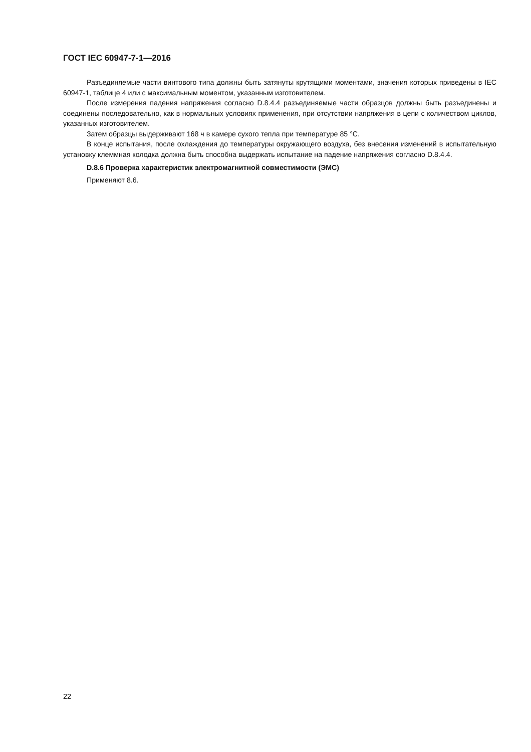ГОСТ IEC 60947-7-1—2016
Разъединяемые части винтового типа должны быть затянуты крутящими моментами, значения которых приведены в IEC 60947-1, таблице 4 или с максимальным моментом, указанным изготовителем.
После измерения падения напряжения согласно D.8.4.4 разъединяемые части образцов должны быть разъединены и соединены последовательно, как в нормальных условиях применения, при отсутствии напряжения в цепи с количеством циклов, указанных изготовителем.
Затем образцы выдерживают 168 ч в камере сухого тепла при температуре 85 °С.
В конце испытания, после охлаждения до температуры окружающего воздуха, без внесения изменений в испытательную установку клеммная колодка должна быть способна выдержать испытание на падение напряжения согласно D.8.4.4.
D.8.6 Проверка характеристик электромагнитной совместимости (ЭМС)
Применяют 8.6.
22